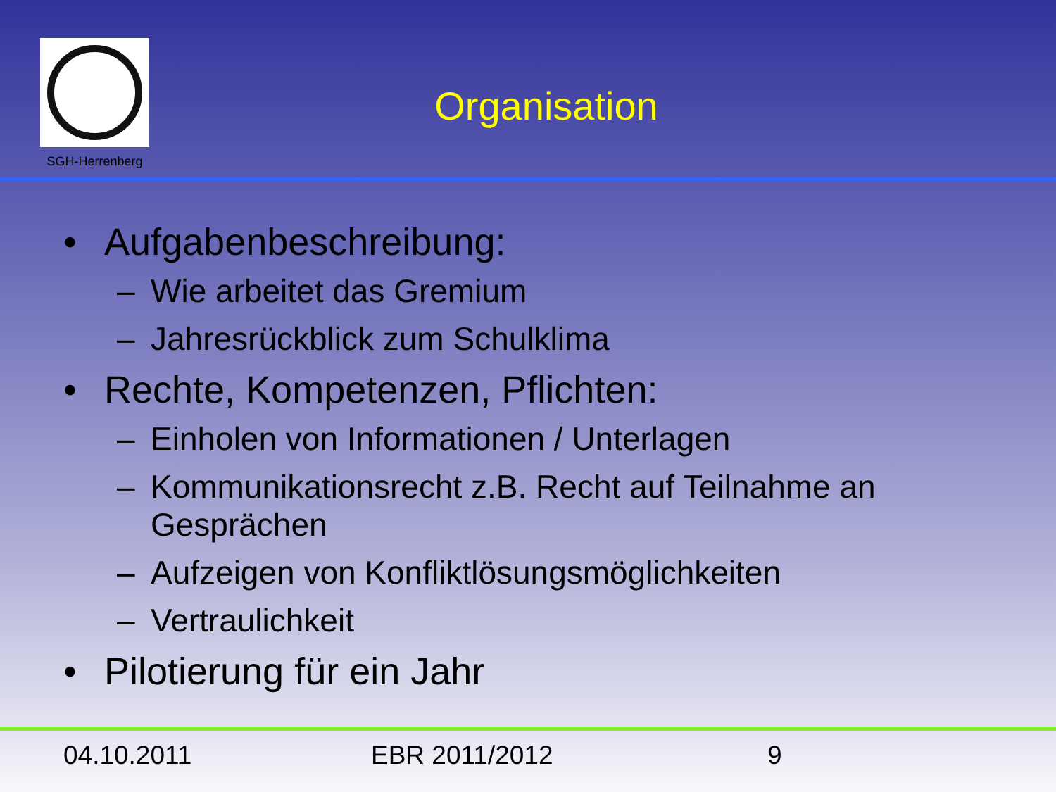SGH-Herrenberg
Organisation
• Aufgabenbeschreibung:
– Wie arbeitet das Gremium
– Jahresrückblick zum Schulklima
• Rechte, Kompetenzen, Pflichten:
– Einholen von Informationen / Unterlagen
– Kommunikationsrecht z.B. Recht auf Teilnahme an Gesprächen
– Aufzeigen von Konfliktlösungsmöglichkeiten
– Vertraulichkeit
• Pilotierung für ein Jahr
04.10.2011 EBR 2011/2012 9